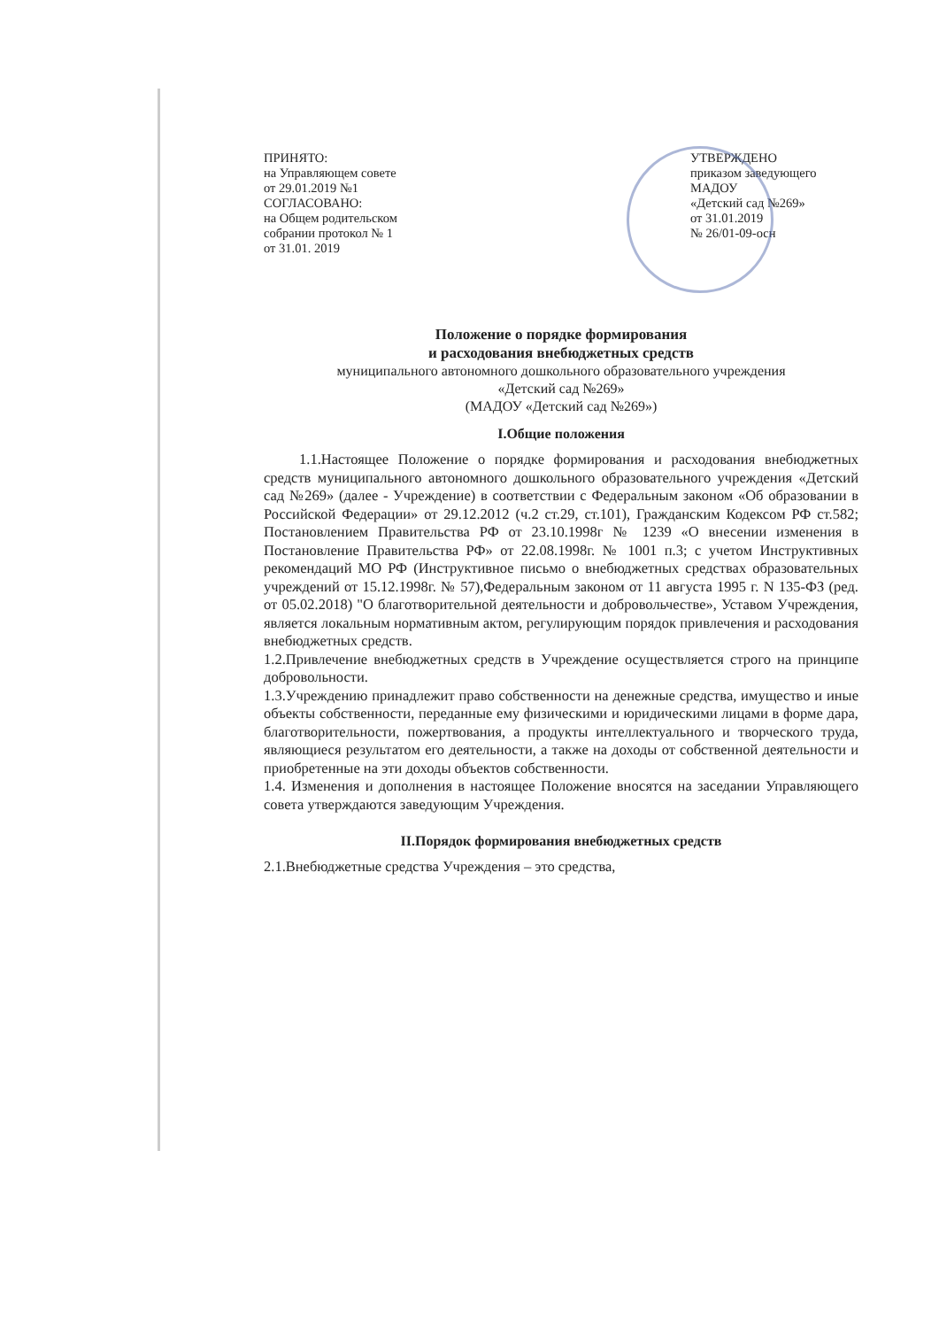ПРИНЯТО:
на Управляющем совете
от 29.01.2019 №1
СОГЛАСОВАНО:
на Общем родительском
собрании протокол № 1
от 31.01. 2019
УТВЕРЖДЕНО
приказом заведующего
МАДОУ
«Детский сад №269»
от 31.01.2019
№ 26/01-09-осн
Положение о порядке формирования
и расходования внебюджетных средств
муниципального автономного дошкольного образовательного учреждения
«Детский сад №269»
(МАДОУ «Детский сад №269»)
I.Общие положения
1.1.Настоящее Положение о порядке формирования и расходования внебюджетных средств муниципального автономного дошкольного образовательного учреждения «Детский сад №269» (далее - Учреждение) в соответствии с Федеральным законом «Об образовании в Российской Федерации» от 29.12.2012 (ч.2 ст.29, ст.101), Гражданским Кодексом РФ ст.582; Постановлением Правительства РФ от 23.10.1998г № 1239 «О внесении изменения в Постановление Правительства РФ» от 22.08.1998г. № 1001 п.3; с учетом Инструктивных рекомендаций МО РФ (Инструктивное письмо о внебюджетных средствах образовательных учреждений от 15.12.1998г. № 57),Федеральным законом от 11 августа 1995 г. N 135-ФЗ (ред. от 05.02.2018) "О благотворительной деятельности и добровольчестве», Уставом Учреждения, является локальным нормативным актом, регулирующим порядок привлечения и расходования внебюджетных средств.
1.2.Привлечение внебюджетных средств в Учреждение осуществляется строго на принципе добровольности.
1.3.Учреждению принадлежит право собственности на денежные средства, имущество и иные объекты собственности, переданные ему физическими и юридическими лицами в форме дара, благотворительности, пожертвования, а продукты интеллектуального и творческого труда, являющиеся результатом его деятельности, а также на доходы от собственной деятельности и приобретенные на эти доходы объектов собственности.
1.4. Изменения и дополнения в настоящее Положение вносятся на заседании Управляющего совета утверждаются заведующим Учреждения.
II.Порядок формирования внебюджетных средств
2.1.Внебюджетные средства Учреждения – это средства,